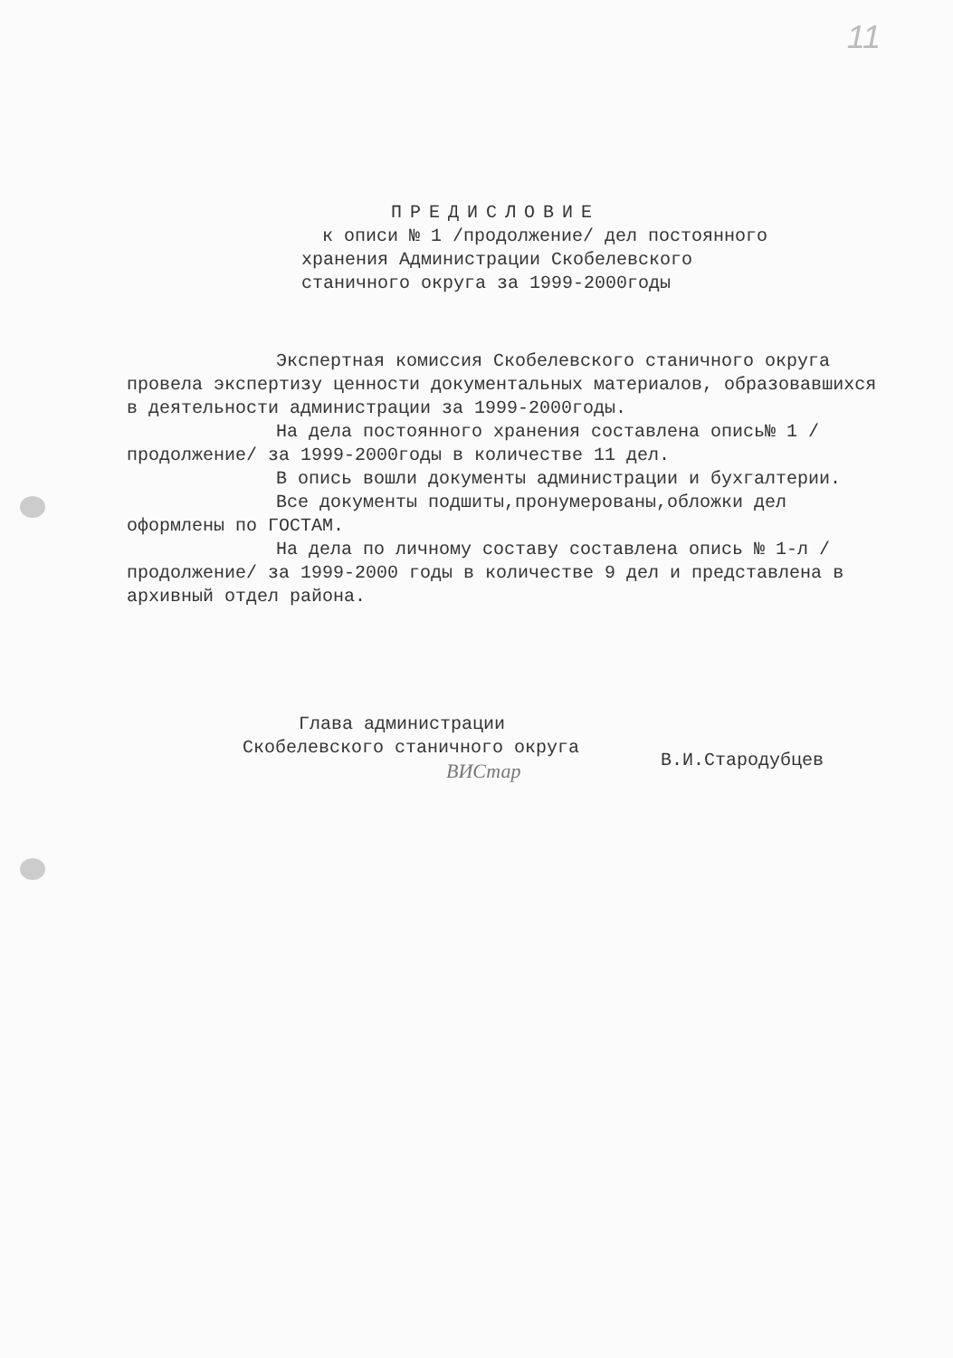11
ПРЕДИСЛОВИЕ
к описи № 1 /продолжение/ дел постоянного
хранения Администрации Скобелевского
станичного округа за 1999-2000годы
Экспертная комиссия Скобелевского станичного округа провела экспертизу ценности документальных материалов, образовавшихся в деятельности администрации за 1999-2000годы.
На дела постоянного хранения составлена опись№ 1 /продолжение/ за 1999-2000годы в количестве 11 дел.
В опись вошли документы администрации и бухгалтерии.
Все документы подшиты,пронумерованы,обложки дел оформлены по ГОСТАМ.
На дела по личному составу составлена опись № 1-л /продолжение/ за 1999-2000 годы в количестве 9 дел и представлена в архивный отдел района.
Глава администрации
Скобелевского станичного округа
ВИСтар
В.И.Стародубцев